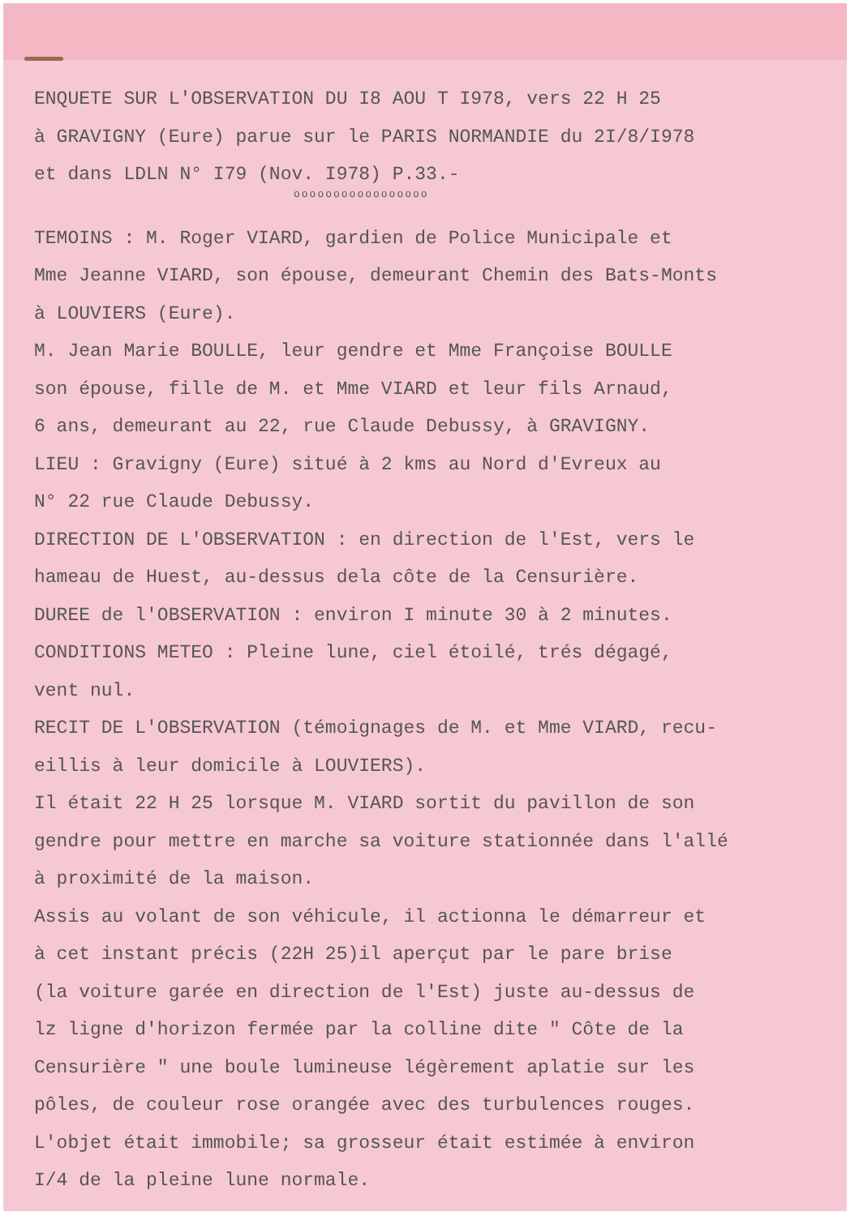ENQUETE SUR L'OBSERVATION DU I8 AOU T I978, vers 22 H 25
à GRAVIGNY (Eure) parue sur le PARIS NORMANDIE du 2I/8/I978
et dans LDLN N° I79 (Nov. I978) P.33.-
ooooooooooooooooo
TEMOINS : M. Roger VIARD, gardien de Police Municipale et
Mme Jeanne VIARD, son épouse, demeurant Chemin des Bats-Monts
à LOUVIERS (Eure).
M. Jean Marie BOULLE, leur gendre et Mme Françoise BOULLE
son épouse, fille de M. et Mme VIARD et leur fils Arnaud,
6 ans, demeurant au 22, rue Claude Debussy, à GRAVIGNY.
LIEU : Gravigny (Eure) situé à 2 kms au Nord d'Evreux au
N° 22 rue Claude Debussy.
DIRECTION DE L'OBSERVATION : en direction de l'Est, vers le
hameau de Huest, au-dessus dela côte de la Censurière.
DUREE de l'OBSERVATION : environ I minute 30 à 2 minutes.
CONDITIONS METEO : Pleine lune, ciel étoilé, trés dégagé,
vent nul.
RECIT DE L'OBSERVATION (témoignages de M. et Mme VIARD, recu-
eillis à leur domicile à LOUVIERS).
Il était 22 H 25 lorsque M. VIARD sortit du pavillon de son
gendre pour mettre en marche sa voiture stationnée dans l'allé
à proximité de la maison.
Assis au volant de son véhicule, il actionna le démarreur et
à cet instant précis (22H 25)il aperçut par le pare brise
(la voiture garée en direction de l'Est) juste au-dessus de
lz ligne d'horizon fermée par la colline dite " Côte de la
Censurière " une boule lumineuse légèrement aplatie sur les
pôles, de couleur rose orangée avec des turbulences rouges.
L'objet était immobile; sa grosseur était estimée à environ
I/4 de la pleine lune normale.